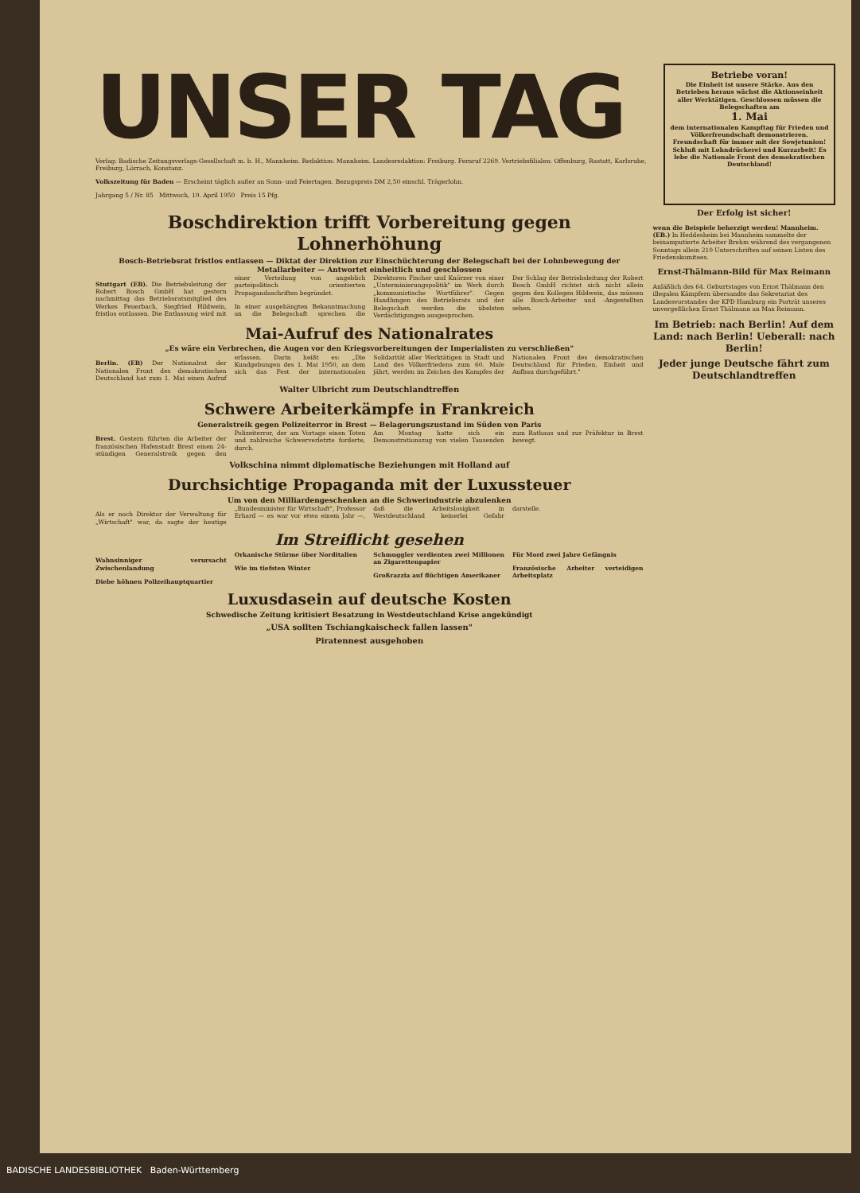UNSER TAG
Verlag: Badische Zeitungsverlags-Gesellschaft m. b. H., Mannheim. Redaktion: Mannheim. Landesredaktion: Freiburg. Fernruf 2269. Vertriebsfilialen: Offenburg, Rastatt, Karlsruhe, Freiburg, Lörrach, Konstanz.
Volkszeitung für Baden — Erscheint täglich außer an Sonn- und Feiertagen. Bezugspreis DM 2,50 einschl. Trägerlohn.
Jahrgang 5 / Nr. 85 Mittwoch, 19. April 1950 Preis 15 Pfg.
Betriebe voran!
Die Einheit ist unsere Stärke. Aus den Betrieben heraus wächst die Aktionseinheit aller Werktätigen. Geschlossen müssen die Belegschaften am
1. Mai
dem internationalen Kampftag für Frieden und Völkerfreundschaft demonstrieren. Freundschaft für immer mit der Sowjetunion! Schluß mit Lohndrückerei und Kurzarbeit! Es lebe die Nationale Front des demokratischen Deutschland!
Boschdirektion trifft Vorbereitung gegen Lohnerhöhung
Bosch-Betriebsrat fristlos entlassen — Diktat der Direktion zur Einschüchterung der Belegschaft bei der Lohnbewegung der Metallarbeiter — Antwortet einheitlich und geschlossen
Stuttgart (EB). Die Betriebsleitung der Robert Bosch GmbH hat gestern nachmittag das Betriebsratsmitglied des Werkes Feuerbach, Siegfried Hildwein, fristlos entlassen. Die Entlassung wird mit einer Verteilung von angeblich parteipolitisch orientierten Propagandaschriften begründet.
In einer ausgehängten Bekanntmachung an die Belegschaft sprechen die Direktoren Fischer und Knörzer von einer „Unterminierungspolitik" im Werk durch „kommunistische Wortführer". Gegen Handlungen des Betriebsrats und der Belegschaft werden die übelsten Verdächtigungen ausgesprochen.
Der Schlag der Betriebsleitung der Robert Bosch GmbH richtet sich nicht allein gegen den Kollegen Hildwein, das müssen alle Bosch-Arbeiter und -Angestellten sehen.
Mai-Aufruf des Nationalrates
„Es wäre ein Verbrechen, die Augen vor den Kriegsvorbereitungen der Imperialisten zu verschließen"
Berlin. (EB) Der Nationalrat der Nationalen Front des demokratischen Deutschland hat zum 1. Mai einen Aufruf erlassen. Darin heißt es: „Die Kundgebungen des 1. Mai 1950, an dem sich das Fest der internationalen Solidarität aller Werktätigen in Stadt und Land des Völkerfriedens zum 60. Male jährt, werden im Zeichen des Kampfes der Nationalen Front des demokratischen Deutschland für Frieden, Einheit und Aufbau durchgeführt."
Walter Ulbricht zum Deutschlandtreffen
Schwere Arbeiterkämpfe in Frankreich
Generalstreik gegen Polizeiterror in Brest — Belagerungszustand im Süden von Paris
Brest. Gestern führten die Arbeiter der französischen Hafenstadt Brest einen 24-stündigen Generalstreik gegen den Polizeiterror, der am Vortage einen Toten und zahlreiche Schwerverletzte forderte, durch.
Am Montag hatte sich ein Demonstrationszug von vielen Tausenden zum Rathaus und zur Präfektur in Brest bewegt.
Volkschina nimmt diplomatische Beziehungen mit Holland auf
Durchsichtige Propaganda mit der Luxussteuer
Um von den Milliardengeschenken an die Schwerindustrie abzulenken
Als er noch Direktor der Verwaltung für „Wirtschaft" war, da sagte der heutige „Bundesminister für Wirtschaft", Professor Erhard — es war vor etwa einem Jahr —, daß die Arbeitslosigkeit in Westdeutschland keinerlei Gefahr darstelle.
Im Streiflicht gesehen
Wahnsinniger verursacht Zwischenlandung
Diebe höhnen Polizeihauptquartier
Orkanische Stürme über Norditalien
Wie im tiefsten Winter
Schmuggler verdienten zwei Millionen an Zigarettenpapier
Großrazzia auf flüchtigen Amerikaner
Für Mord zwei Jahre Gefängnis
Französische Arbeiter verteidigen Arbeitsplatz
Luxusdasein auf deutsche Kosten
Schwedische Zeitung kritisiert Besatzung in Westdeutschland Krise angekündigt
„USA sollten Tschiangkaischeck fallen lassen"
Piratennest ausgehoben
Der Erfolg ist sicher!
wenn die Beispiele beherzigt werden! Mannheim. (EB.) In Heddesheim bei Mannheim sammelte der beinamputierte Arbeiter Brehm während des vergangenen Sonntags allein 210 Unterschriften auf seinen Listen des Friedenskomitees.
Ernst-Thälmann-Bild für Max Reimann
Anläßlich des 64. Geburtstages von Ernst Thälmann den illegalen Kämpfern übersandte das Sekretariat des Landesvorstandes der KPD Hamburg ein Porträt unseres unvergeßlichen Ernst Thälmann an Max Reimann.
Im Betrieb: nach Berlin! Auf dem Land: nach Berlin! Ueberall: nach Berlin!
Jeder junge Deutsche fährt zum Deutschlandtreffen
BADISCHE LANDESBIBLIOTHEK Baden-Württemberg